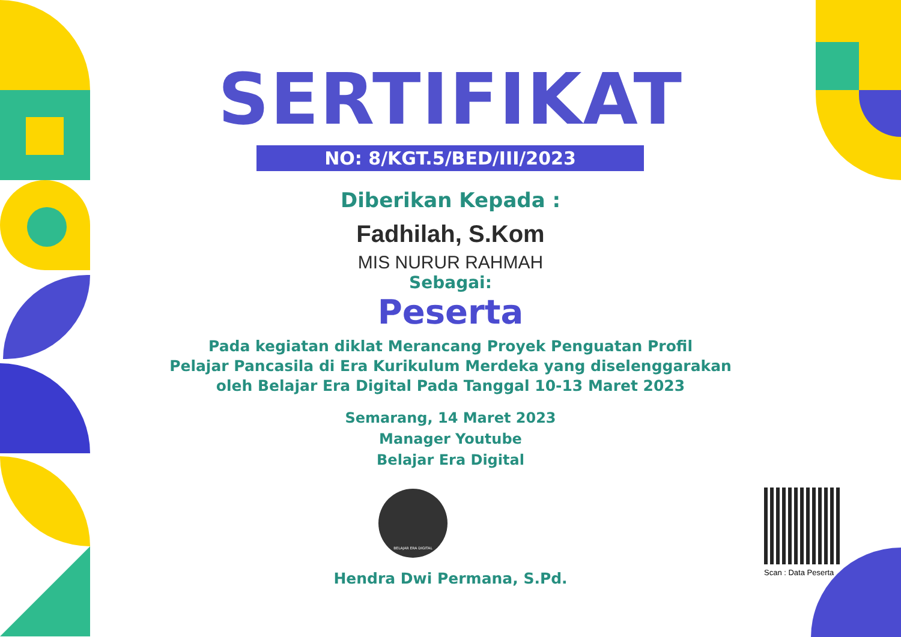SERTIFIKAT
NO: 8/KGT.5/BED/III/2023
Diberikan Kepada :
Fadhilah, S.Kom
MIS NURUR RAHMAH
Sebagai:
Peserta
Pada kegiatan diklat Merancang Proyek Penguatan Profil
Pelajar Pancasila di Era Kurikulum Merdeka yang diselenggarakan
oleh Belajar Era Digital Pada Tanggal 10-13 Maret 2023
Semarang, 14 Maret 2023
Manager Youtube
Belajar Era Digital
BELAJAR ERA DIGITAL
Hendra Dwi Permana, S.Pd.
Scan : Data Peserta